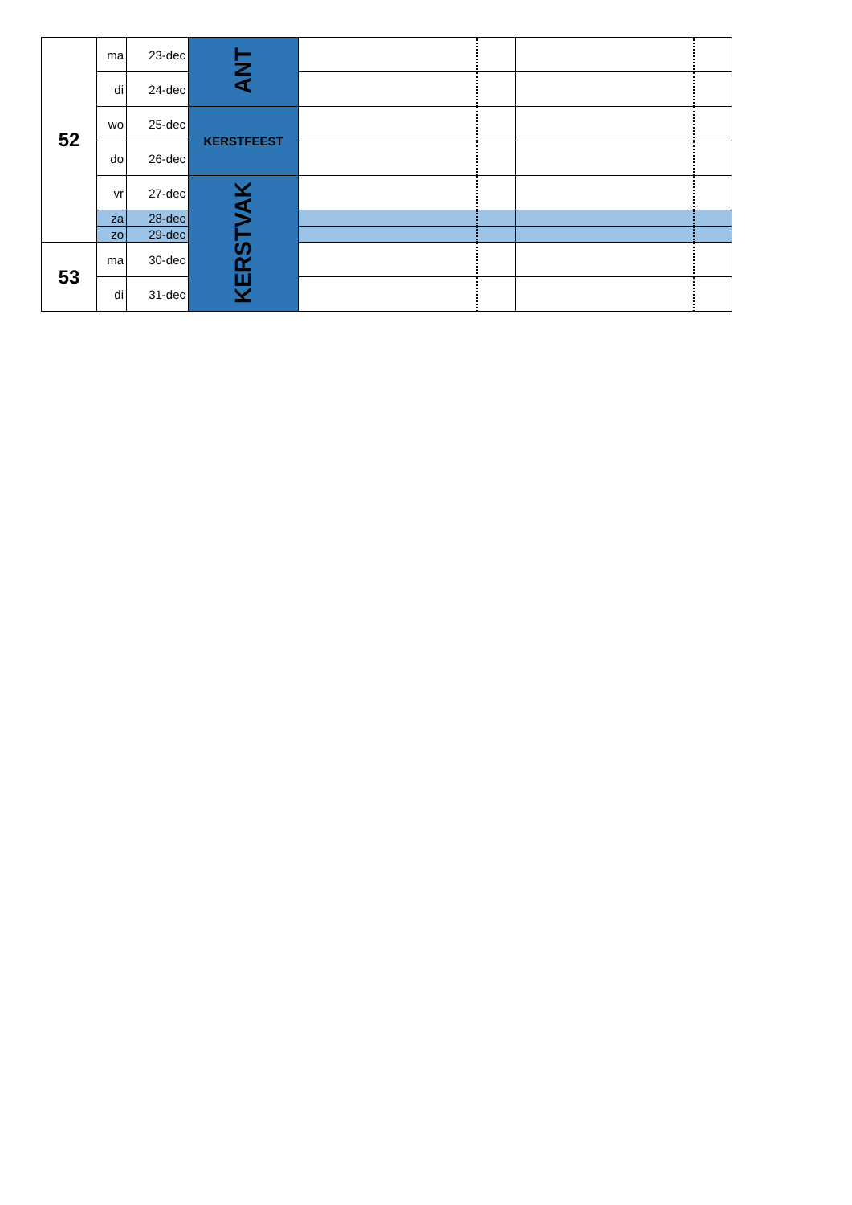| 52 | ma | 23-dec | ANT | | | | |
| | di | 24-dec | | | | | |
| | wo | 25-dec | KERSTFEEST | | | | |
| | do | 26-dec | | | | | |
| | vr | 27-dec | KERSTVAK | | | | |
| | za | 28-dec | | | | | |
| | zo | 29-dec | | | | | |
| 53 | ma | 30-dec | | | | | |
| | di | 31-dec | | | | | |